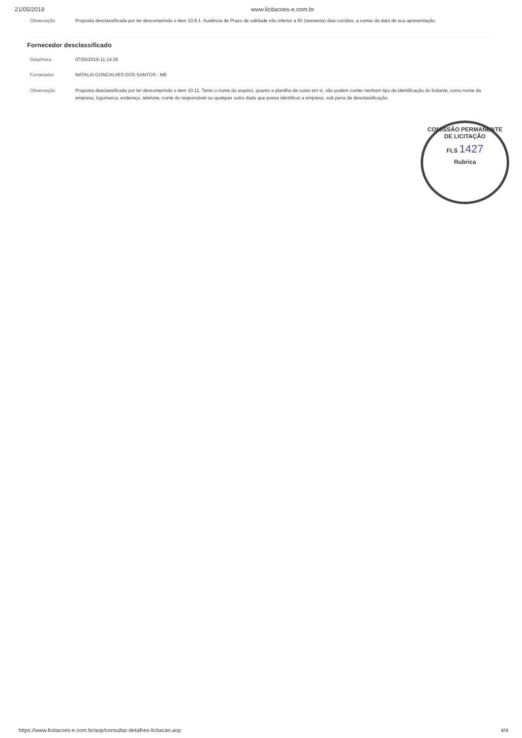21/05/2019 www.licitacoes-e.com.br
| Observação | Proposta desclassificada por ter descumprindo o item 10.8.1. Ausência de Prazo de validade não inferior a 60 (sessenta) dias corridos, a contar da data de sua apresentação. |
Fornecedor desclassificado
| Data/Hora | 07/05/2019-11:14:39 |
| Fornecedor | NATALIA GONCALVES DOS SANTOS - ME |
| Observação | Proposta desclassificada por ter descumprindo o item 10.11. Tanto o nome do arquivo, quanto a planilha de custo em si, não podem conter nenhum tipo de identificação do licitante, como nome da empresa, logomarca, endereço, telefone, nome do responsável ou qualquer outro dado que possa identificar a empresa, sob pena de desclassificação. |
COMISSÃO PERMANENTE DE LICITAÇÃO
FLS 1427
Rubrica
https://www.licitacoes-e.com.br/aop/consultar-detalhes-licitacao.aop 4/4